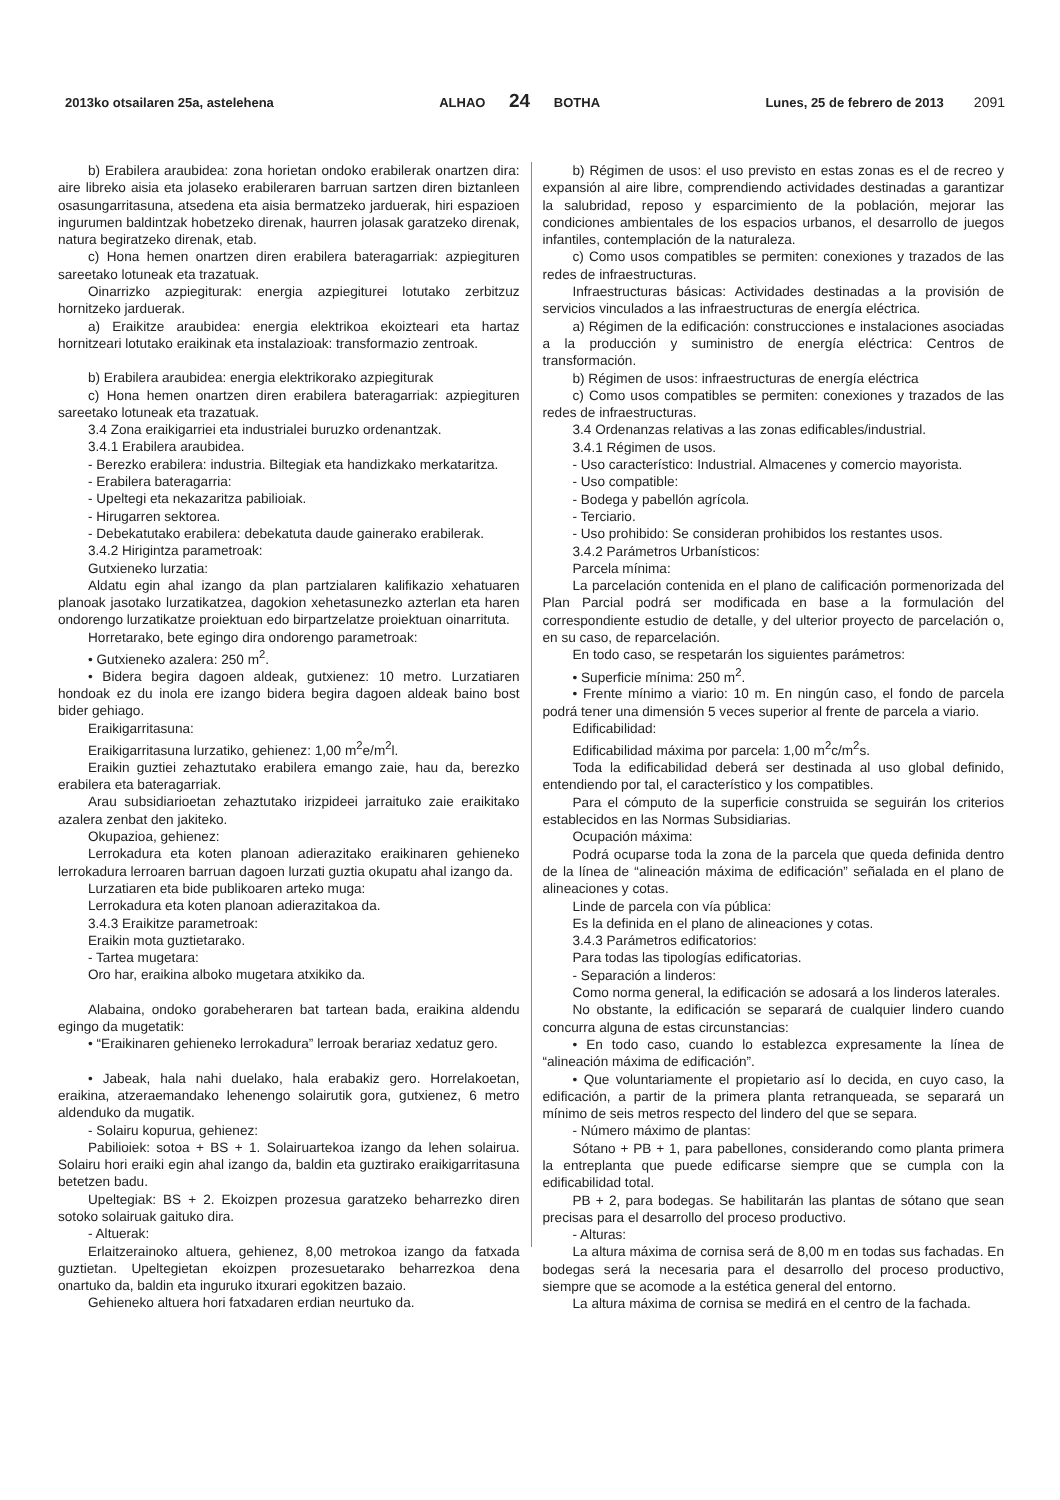2013ko otsailaren 25a, astelehena ALHAO 24 BOTHA Lunes, 25 de febrero de 2013 2091
b) Erabilera araubidea: zona horietan ondoko erabilerak onartzen dira: aire libreko aisia eta jolaseko erabileraren barruan sartzen diren biztanleen osasungarritasuna, atsedena eta aisia bermatzeko jarduerak, hiri espazioen ingurumen baldintzak hobetzeko direnak, haurren jolasak garatzeko direnak, natura begiratzeko direnak, etab.
c) Hona hemen onartzen diren erabilera bateragarriak: azpiegituren sareetako lotuneak eta trazatuak.
Oinarrizko azpiegiturak: energia azpiegiturei lotutako zerbitzuz hornitzeko jarduerak.
a) Eraikitze araubidea: energia elektrikoa ekoizteari eta hartaz hornitzeari lotutako eraikinak eta instalazioak: transformazio zentroak.
b) Erabilera araubidea: energia elektrikorako azpiegiturak
c) Hona hemen onartzen diren erabilera bateragarriak: azpiegituren sareetako lotuneak eta trazatuak.
3.4 Zona eraikigarriei eta industrialei buruzko ordenantzak.
3.4.1 Erabilera araubidea.
- Berezko erabilera: industria. Biltegiak eta handizkako merkataritza.
- Erabilera bateragarria:
- Upeltegi eta nekazaritza pabilioiak.
- Hirugarren sektorea.
- Debekatutako erabilera: debekatuta daude gainerako erabilerak.
3.4.2 Hirigintza parametroak:
Gutxieneko lurzatia:
Aldatu egin ahal izango da plan partzialaren kalifikazio xehatuaren planoak jasotako lurzatikatzea, dagokion xehetasunezko azterlan eta haren ondorengo lurzatikatze proiektuan edo birpartzelatze proiektuan oinarrituta.
Horretarako, bete egingo dira ondorengo parametroak:
• Gutxieneko azalera: 250 m<sup>2</sup>.
• Bidera begira dagoen aldeak, gutxienez: 10 metro. Lurzatiaren hondoak ez du inola ere izango bidera begira dagoen aldeak baino bost bider gehiago.
Eraikigarritasuna:
Eraikigarritasuna lurzatiko, gehienez: 1,00 m<sup>2</sup>e/m<sup>2</sup>l.
Eraikin guztiei zehaztutako erabilera emango zaie, hau da, berezko erabilera eta bateragarriak.
Arau subsidiarioetan zehaztutako irizpideei jarraituko zaie eraikitako azalera zenbat den jakiteko.
Okupazioa, gehienez:
Lerrokadura eta koten planoan adierazitako eraikinaren gehieneko lerrokadura lerroaren barruan dagoen lurzati guztia okupatu ahal izango da.
Lurzatiaren eta bide publikoaren arteko muga:
Lerrokadura eta koten planoan adierazitakoa da.
3.4.3 Eraikitze parametroak:
Eraikin mota guztietarako.
- Tartea mugetara:
Oro har, eraikina alboko mugetara atxikiko da.
Alabaina, ondoko gorabeheraren bat tartean bada, eraikina aldendu egingo da mugetatik:
• “Eraikinaren gehieneko lerrokadura” lerroak berariaz xedatuz gero.
• Jabeak, hala nahi duelako, hala erabakiz gero. Horrelakoetan, eraikina, atzeraemandako lehenengo solairutik gora, gutxienez, 6 metro aldenduko da mugatik.
- Solairu kopurua, gehienez:
Pabilioiek: sotoa + BS + 1. Solairuartekoa izango da lehen solairua. Solairu hori eraiki egin ahal izango da, baldin eta guztirako eraikigarritasuna betetzen badu.
Upeltegiak: BS + 2. Ekoizpen prozesua garatzeko beharrezko diren sotoko solairuak gaituko dira.
- Altuerak:
Erlaitzerainoko altuera, gehienez, 8,00 metrokoa izango da fatxada guztietan. Upeltegietan ekoizpen prozesuetarako beharrezkoa dena onartuko da, baldin eta inguruko itxurari egokitzen bazaio.
Gehieneko altuera hori fatxadaren erdian neurtuko da.
b) Régimen de usos: el uso previsto en estas zonas es el de recreo y expansión al aire libre, comprendiendo actividades destinadas a garantizar la salubridad, reposo y esparcimiento de la población, mejorar las condiciones ambientales de los espacios urbanos, el desarrollo de juegos infantiles, contemplación de la naturaleza.
c) Como usos compatibles se permiten: conexiones y trazados de las redes de infraestructuras.
Infraestructuras básicas: Actividades destinadas a la provisión de servicios vinculados a las infraestructuras de energía eléctrica.
a) Régimen de la edificación: construcciones e instalaciones asociadas a la producción y suministro de energía eléctrica: Centros de transformación.
b) Régimen de usos: infraestructuras de energía eléctrica
c) Como usos compatibles se permiten: conexiones y trazados de las redes de infraestructuras.
3.4 Ordenanzas relativas a las zonas edificables/industrial.
3.4.1 Régimen de usos.
- Uso característico: Industrial. Almacenes y comercio mayorista.
- Uso compatible:
- Bodega y pabellón agrícola.
- Terciario.
- Uso prohibido: Se consideran prohibidos los restantes usos.
3.4.2 Parámetros Urbanísticos:
Parcela mínima:
La parcelación contenida en el plano de calificación pormenorizada del Plan Parcial podrá ser modificada en base a la formulación del correspondiente estudio de detalle, y del ulterior proyecto de parcelación o, en su caso, de reparcelación.
En todo caso, se respetarán los siguientes parámetros:
• Superficie mínima: 250 m<sup>2</sup>.
• Frente mínimo a viario: 10 m. En ningún caso, el fondo de parcela podrá tener una dimensión 5 veces superior al frente de parcela a viario.
Edificabilidad:
Edificabilidad máxima por parcela: 1,00 m<sup>2</sup>c/m<sup>2</sup>s.
Toda la edificabilidad deberá ser destinada al uso global definido, entendiendo por tal, el característico y los compatibles.
Para el cómputo de la superficie construida se seguirán los criterios establecidos en las Normas Subsidiarias.
Ocupación máxima:
Podrá ocuparse toda la zona de la parcela que queda definida dentro de la línea de “alineación máxima de edificación” señalada en el plano de alineaciones y cotas.
Linde de parcela con vía pública:
Es la definida en el plano de alineaciones y cotas.
3.4.3 Parámetros edificatorios:
Para todas las tipologías edificatorias.
- Separación a linderos:
Como norma general, la edificación se adosará a los linderos laterales.
No obstante, la edificación se separará de cualquier lindero cuando concurra alguna de estas circunstancias:
• En todo caso, cuando lo establezca expresamente la línea de “alineación máxima de edificación”.
• Que voluntariamente el propietario así lo decida, en cuyo caso, la edificación, a partir de la primera planta retranqueada, se separará un mínimo de seis metros respecto del lindero del que se separa.
- Número máximo de plantas:
Sótano + PB + 1, para pabellones, considerando como planta primera la entreplanta que puede edificarse siempre que se cumpla con la edificabilidad total.
PB + 2, para bodegas. Se habilitarán las plantas de sótano que sean precisas para el desarrollo del proceso productivo.
- Alturas:
La altura máxima de cornisa será de 8,00 m en todas sus fachadas. En bodegas será la necesaria para el desarrollo del proceso productivo, siempre que se acomode a la estética general del entorno.
La altura máxima de cornisa se medirá en el centro de la fachada.